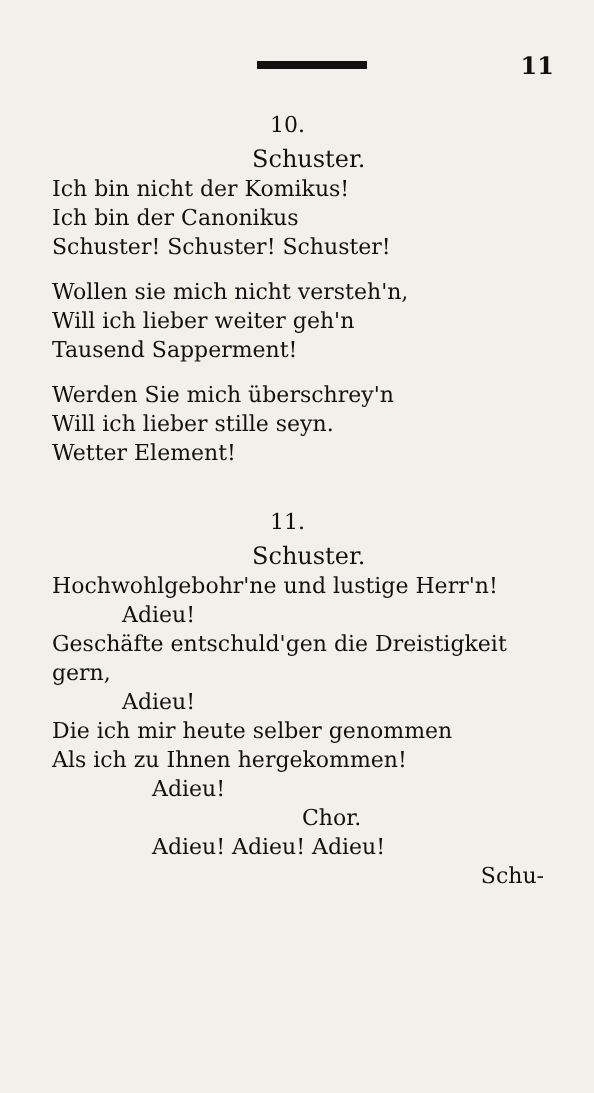11
10.
Schuster.
Ich bin nicht der Komikus!
Ich bin der Canonikus
Schuster! Schuster! Schuster!
Wollen sie mich nicht versteh'n,
Will ich lieber weiter geh'n
Tausend Sapperment!
Werden Sie mich überschrey'n
Will ich lieber stille seyn.
Wetter Element!
11.
Schuster.
Hochwohlgebohr'ne und lustige Herr'n!
Adieu!
Geschäfte entschuld'gen die Dreistigkeit gern,
Adieu!
Die ich mir heute selber genommen
Als ich zu Ihnen hergekommen!
Adieu!
Chor.
Adieu! Adieu! Adieu!
Schu-